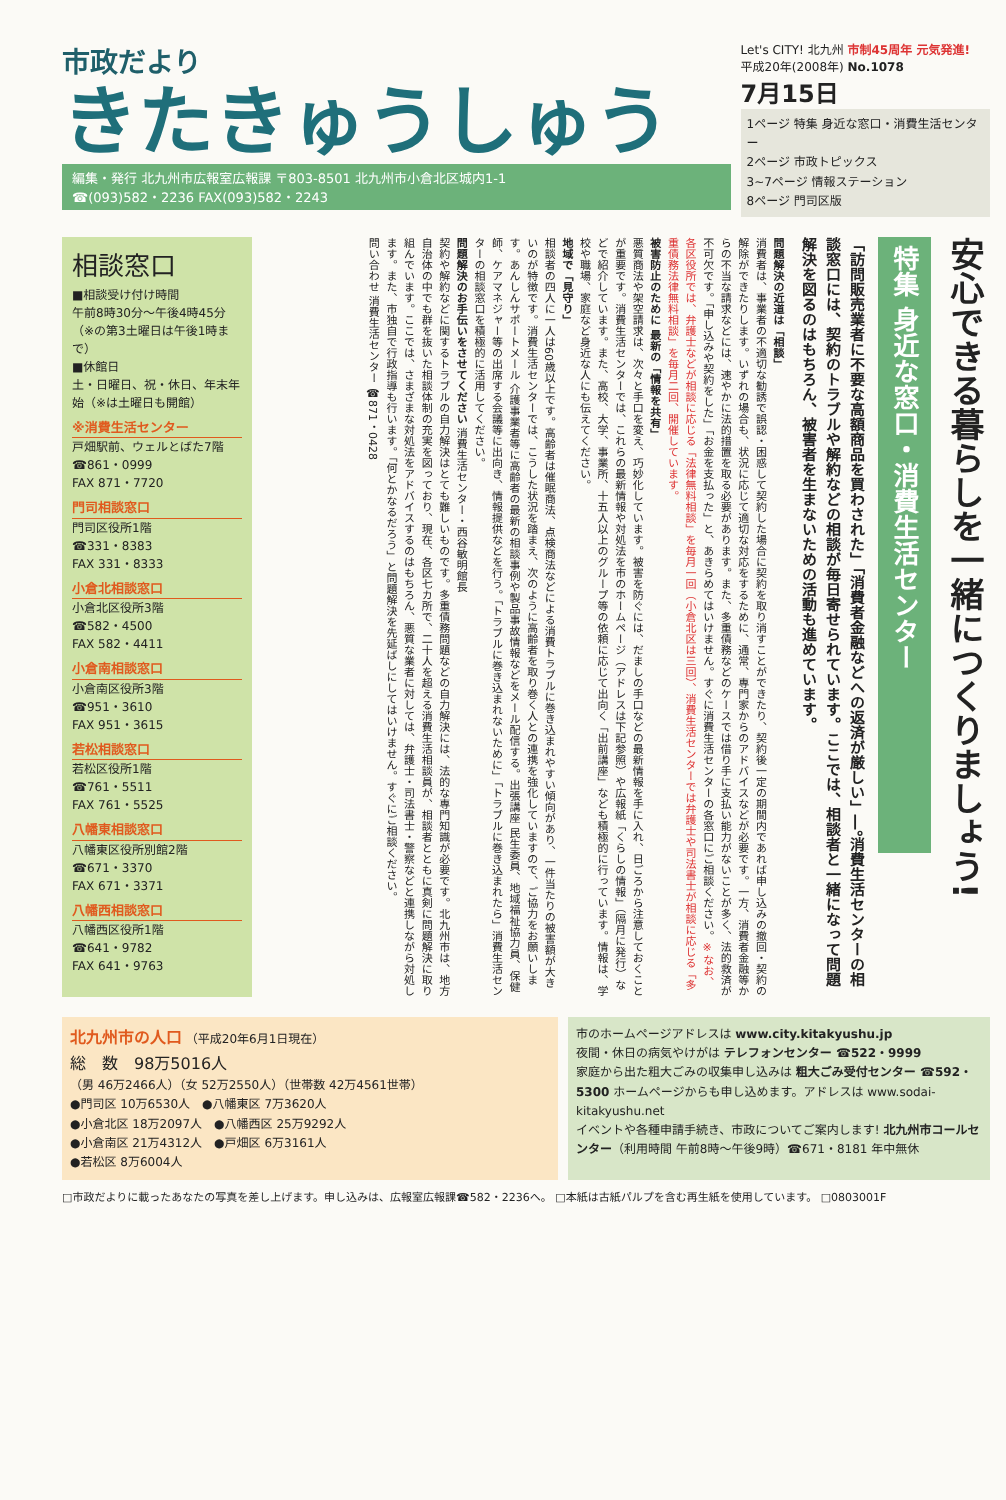市政だより
きたきゅうしゅう
編集・発行 北九州市広報室広報課 〒803-8501 北九州市小倉北区城内1-1
☎(093)582・2236 FAX(093)582・2243
Let's CITY! 北九州 市制45周年 元気発進!
平成20年(2008年) No.1078
7月15日
1ページ 特集 身近な窓口・消費生活センター
2ページ 市政トピックス
3~7ページ 情報ステーション
8ページ 門司区版
相談窓口
■相談受け付け時間
午前8時30分～午後4時45分（※の第3土曜日は午後1時まで）
■休館日
土・日曜日、祝・休日、年末年始（※は土曜日も開館）
※消費生活センター
戸畑駅前、ウェルとばた7階
☎861・0999
FAX 871・7720
門司相談窓口
門司区役所1階
☎331・8383
FAX 331・8333
小倉北相談窓口
小倉北区役所3階
☎582・4500
FAX 582・4411
小倉南相談窓口
小倉南区役所3階
☎951・3610
FAX 951・3615
若松相談窓口
若松区役所1階
☎761・5511
FAX 761・5525
八幡東相談窓口
八幡東区役所別館2階
☎671・3370
FAX 671・3371
八幡西相談窓口
八幡西区役所1階
☎641・9782
FAX 641・9763
安心できる暮らしを一緒につくりましょう!
特集 身近な窓口・消費生活センター
「訪問販売業者に不要な高額商品を買わされた」「消費者金融などへの返済が厳しい」―。消費生活センターの相談窓口には、契約のトラブルや解約などの相談が毎日寄せられています。ここでは、相談者と一緒になって問題解決を図るのはもちろん、被害者を生まないための活動も進めています。
問題解決の近道は「相談」
消費者は、事業者の不適切な勧誘で誤認・困惑して契約した場合に契約を取り消すことができたり、契約後一定の期間内であれば申し込みの撤回・契約の解除ができたりします。いずれの場合も、状況に応じて適切な対応をするために、通常、専門家からのアドバイスなどが必要です。一方、消費者金融等からの不当な請求などには、速やかに法的措置を取る必要があります。また、多重債務などのケースでは借り手に支払い能力がないことが多く、法的救済が不可欠です。「申し込みや契約をした」「お金を支払った」と、あきらめてはいけません。すぐに消費生活センターの各窓口にご相談ください。※なお、各区役所では、弁護士などが相談に応じる「法律無料相談」を毎月一回（小倉北区は三回）、消費生活センターでは弁護士や司法書士が相談に応じる「多重債務法律無料相談」を毎月二回、開催しています。
被害防止のために 最新の「情報を共有」
悪質商法や架空請求は、次々と手口を変え、巧妙化しています。被害を防ぐには、だましの手口などの最新情報を手に入れ、日ごろから注意しておくことが重要です。消費生活センターでは、これらの最新情報や対処法を市のホームページ（アドレスは下記参照）や広報紙「くらしの情報」（隔月に発行）などで紹介しています。また、高校、大学、事業所、十五人以上のグループ等の依頼に応じて出向く「出前講座」なども積極的に行っています。情報は、学校や職場、家庭など身近な人にも伝えてください。
地域で「見守り」
相談者の四人に一人は60歳以上です。高齢者は催眠商法、点検商法などによる消費トラブルに巻き込まれやすい傾向があり、一件当たりの被害額が大きいのが特徴です。消費生活センターでは、こうした状況を踏まえ、次のように高齢者を取り巻く人との連携を強化していますので、ご協力をお願いします。あんしんサポートメール 介護事業者等に高齢者の最新の相談事例や製品事故情報などをメール配信する。出張講座 民生委員、地域福祉協力員、保健師、ケアマネジャー等の出席する会議等に出向き、情報提供などを行う。「トラブルに巻き込まれないために」「トラブルに巻き込まれたら」消費生活センターの相談窓口を積極的に活用してください。
問題解決のお手伝いをさせてください 消費生活センター・西谷敏明館長
契約や解約などに関するトラブルの自力解決はとても難しいものです。多重債務問題などの自力解決には、法的な専門知識が必要です。北九州市は、地方自治体の中でも群を抜いた相談体制の充実を図っており、現在、各区七カ所で、二十人を超える消費生活相談員が、相談者とともに真剣に問題解決に取り組んでいます。ここでは、さまざまな対処法をアドバイスするのはもちろん、悪質な業者に対しては、弁護士・司法書士・警察などと連携しながら対処します。また、市独自で行政指導も行います。「何とかなるだろう」と問題解決を先延ばしにしてはいけません。すぐにご相談ください。
問い合わせ 消費生活センター ☎871・0428
北九州市の人口 （平成20年6月1日現在）
総　数　98万5016人
（男 46万2466人）（女 52万2550人）（世帯数 42万4561世帯）
●門司区 10万6530人　●八幡東区 7万3620人
●小倉北区 18万2097人　●八幡西区 25万9292人
●小倉南区 21万4312人　●戸畑区 6万3161人
●若松区 8万6004人
市のホームページアドレスは www.city.kitakyushu.jp
夜間・休日の病気やけがは テレフォンセンター ☎522・9999
家庭から出た粗大ごみの収集申し込みは 粗大ごみ受付センター ☎592・5300 ホームページからも申し込めます。アドレスは www.sodai-kitakyushu.net
イベントや各種申請手続き、市政についてご案内します! 北九州市コールセンター（利用時間 午前8時～午後9時）☎671・8181 年中無休
□市政だよりに載ったあなたの写真を差し上げます。申し込みは、広報室広報課☎582・2236へ。 □本紙は古紙パルプを含む再生紙を使用しています。 □0803001F